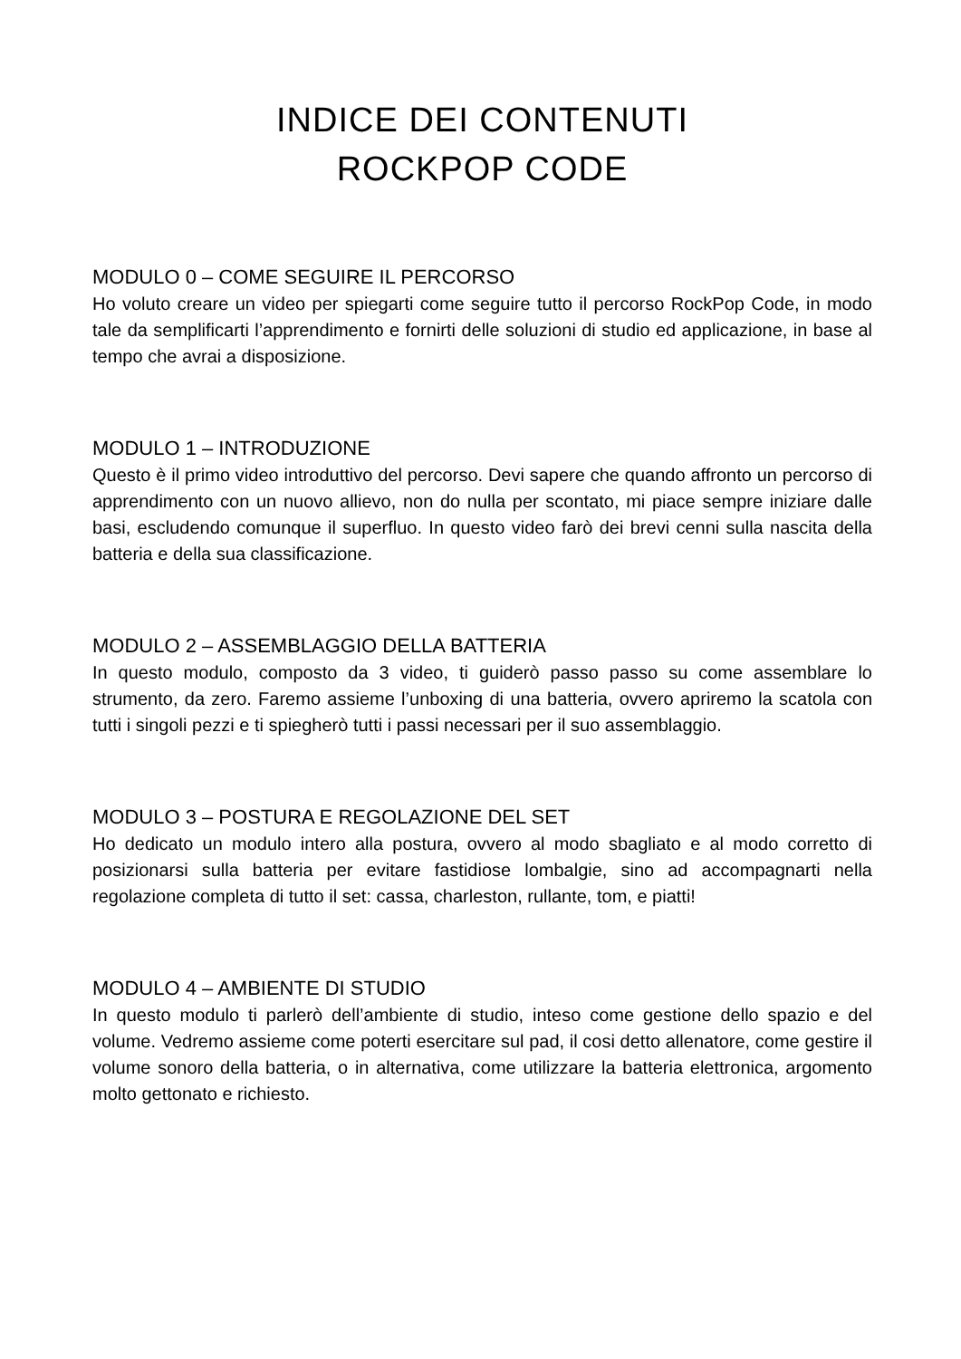INDICE DEI CONTENUTI
ROCKPOP CODE
MODULO 0 – COME SEGUIRE IL PERCORSO
Ho voluto creare un video per spiegarti come seguire tutto il percorso RockPop Code, in modo tale da semplificarti l’apprendimento e fornirti delle soluzioni di studio ed applicazione, in base al tempo che avrai a disposizione.
MODULO 1 – INTRODUZIONE
Questo è il primo video introduttivo del percorso. Devi sapere che quando affronto un percorso di apprendimento con un nuovo allievo, non do nulla per scontato, mi piace sempre iniziare dalle basi, escludendo comunque il superfluo. In questo video farò dei brevi cenni sulla nascita della batteria e della sua classificazione.
MODULO 2 – ASSEMBLAGGIO DELLA BATTERIA
In questo modulo, composto da 3 video, ti guiderò passo passo su come assemblare lo strumento, da zero. Faremo assieme l’unboxing di una batteria, ovvero apriremo la scatola con tutti i singoli pezzi e ti spiegherò tutti i passi necessari per il suo assemblaggio.
MODULO 3 – POSTURA E REGOLAZIONE DEL SET
Ho dedicato un modulo intero alla postura, ovvero al modo sbagliato e al modo corretto di posizionarsi sulla batteria per evitare fastidiose lombalgie, sino ad accompagnarti nella regolazione completa di tutto il set: cassa, charleston, rullante, tom, e piatti!
MODULO 4 – AMBIENTE DI STUDIO
In questo modulo ti parlerò dell’ambiente di studio, inteso come gestione dello spazio e del volume. Vedremo assieme come poterti esercitare sul pad, il cosi detto allenatore, come gestire il volume sonoro della batteria, o in alternativa, come utilizzare la batteria elettronica, argomento molto gettonato e richiesto.